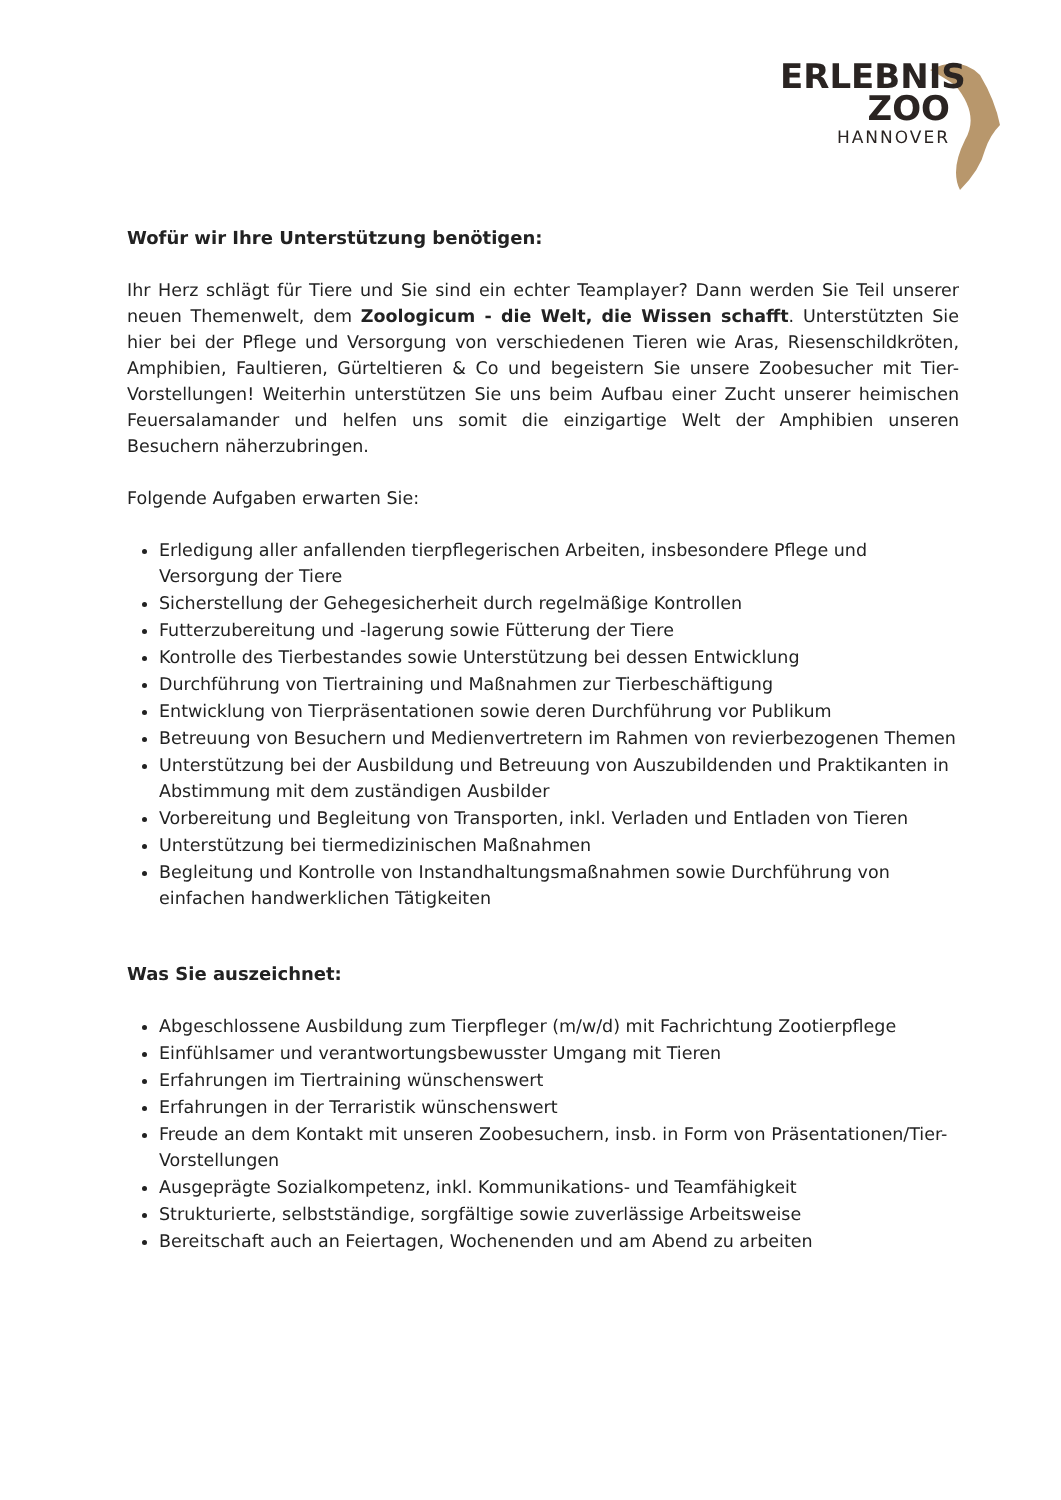ERLEBNIS
ZOO
HANNOVER
Wofür wir Ihre Unterstützung benötigen:
Ihr Herz schlägt für Tiere und Sie sind ein echter Teamplayer? Dann werden Sie Teil unserer neuen Themenwelt, dem Zoologicum - die Welt, die Wissen schafft. Unterstützten Sie hier bei der Pflege und Versorgung von verschiedenen Tieren wie Aras, Riesenschildkröten, Amphibien, Faultieren, Gürteltieren & Co und begeistern Sie unsere Zoobesucher mit Tier-Vorstellungen! Weiterhin unterstützen Sie uns beim Aufbau einer Zucht unserer heimischen Feuersalamander und helfen uns somit die einzigartige Welt der Amphibien unseren Besuchern näherzubringen.
Folgende Aufgaben erwarten Sie:
Erledigung aller anfallenden tierpflegerischen Arbeiten, insbesondere Pflege und Versorgung der Tiere
Sicherstellung der Gehegesicherheit durch regelmäßige Kontrollen
Futterzubereitung und -lagerung sowie Fütterung der Tiere
Kontrolle des Tierbestandes sowie Unterstützung bei dessen Entwicklung
Durchführung von Tiertraining und Maßnahmen zur Tierbeschäftigung
Entwicklung von Tierpräsentationen sowie deren Durchführung vor Publikum
Betreuung von Besuchern und Medienvertretern im Rahmen von revierbezogenen Themen
Unterstützung bei der Ausbildung und Betreuung von Auszubildenden und Praktikanten in Abstimmung mit dem zuständigen Ausbilder
Vorbereitung und Begleitung von Transporten, inkl. Verladen und Entladen von Tieren
Unterstützung bei tiermedizinischen Maßnahmen
Begleitung und Kontrolle von Instandhaltungsmaßnahmen sowie Durchführung von einfachen handwerklichen Tätigkeiten
Was Sie auszeichnet:
Abgeschlossene Ausbildung zum Tierpfleger (m/w/d) mit Fachrichtung Zootierpflege
Einfühlsamer und verantwortungsbewusster Umgang mit Tieren
Erfahrungen im Tiertraining wünschenswert
Erfahrungen in der Terraristik wünschenswert
Freude an dem Kontakt mit unseren Zoobesuchern, insb. in Form von Präsentationen/Tier-Vorstellungen
Ausgeprägte Sozialkompetenz, inkl. Kommunikations- und Teamfähigkeit
Strukturierte, selbstständige, sorgfältige sowie zuverlässige Arbeitsweise
Bereitschaft auch an Feiertagen, Wochenenden und am Abend zu arbeiten